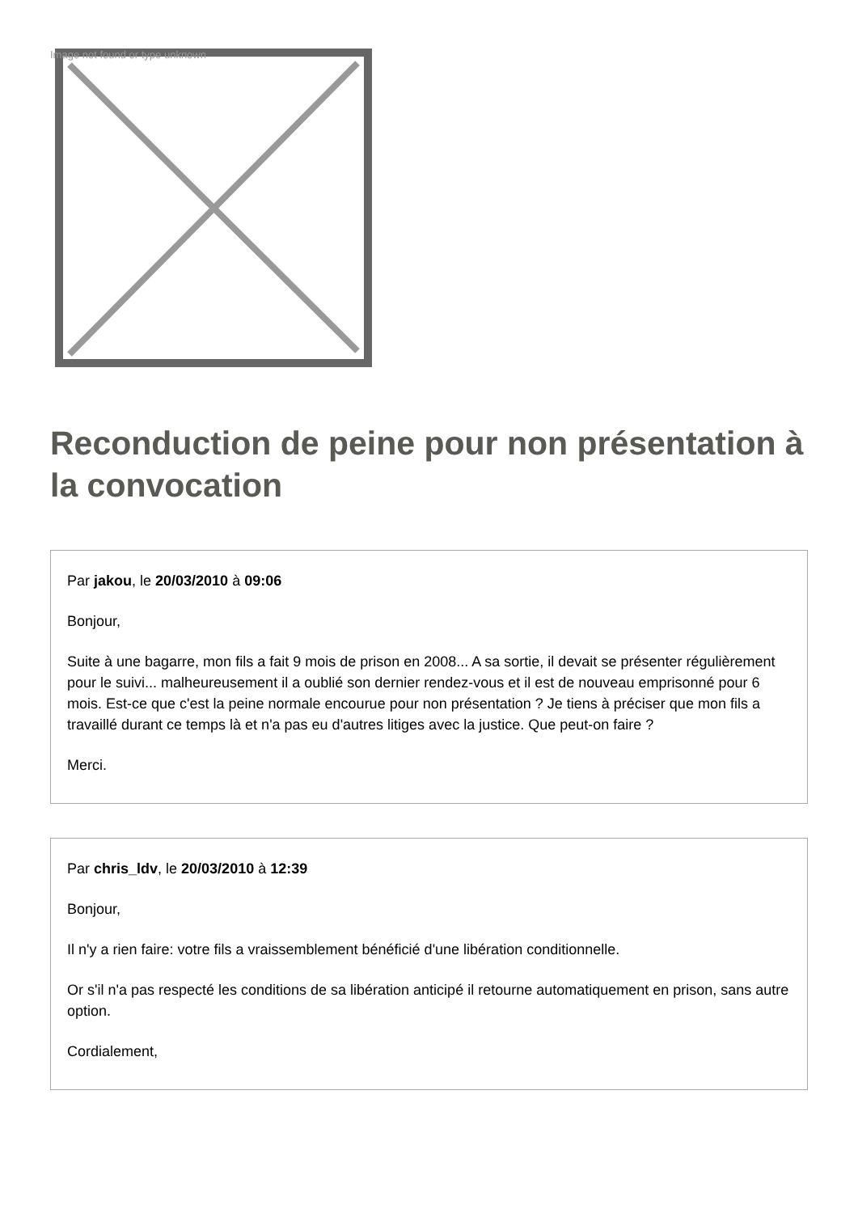Image not found or type unknown
Reconduction de peine pour non présentation à la convocation
Par jakou, le 20/03/2010 à 09:06
Bonjour,
Suite à une bagarre, mon fils a fait 9 mois de prison en 2008... A sa sortie, il devait se présenter régulièrement pour le suivi... malheureusement il a oublié son dernier rendez-vous et il est de nouveau emprisonné pour 6 mois. Est-ce que c'est la peine normale encourue pour non présentation ? Je tiens à préciser que mon fils a travaillé durant ce temps là et n'a pas eu d'autres litiges avec la justice. Que peut-on faire ?
Merci.
Par chris_ldv, le 20/03/2010 à 12:39
Bonjour,
Il n'y a rien faire: votre fils a vraissemblement bénéficié d'une libération conditionnelle.
Or s'il n'a pas respecté les conditions de sa libération anticipé il retourne automatiquement en prison, sans autre option.
Cordialement,